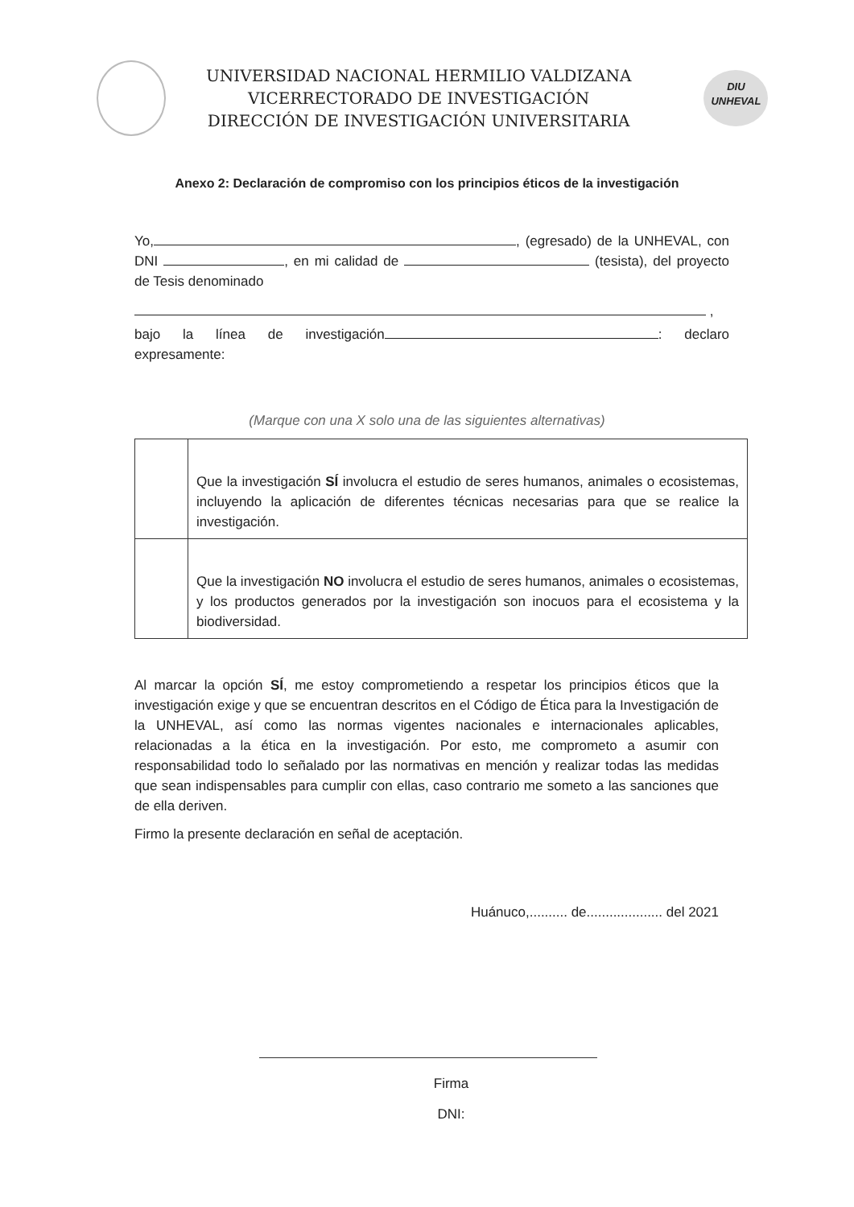UNIVERSIDAD NACIONAL HERMILIO VALDIZANA
VICERRECTORADO DE INVESTIGACIÓN
DIRECCIÓN DE INVESTIGACIÓN UNIVERSITARIA
DIU
UNHEVAL
Anexo 2: Declaración de compromiso con los principios éticos de la investigación
Yo, , (egresado) de la UNHEVAL, con DNI , en mi calidad de (tesista), del proyecto de Tesis denominado
,
bajo la línea de investigación : declaro expresamente:
(Marque con una X solo una de las siguientes alternativas)
| | Que la investigación SÍ involucra el estudio de seres humanos, animales o ecosistemas, incluyendo la aplicación de diferentes técnicas necesarias para que se realice la investigación. |
| | Que la investigación NO involucra el estudio de seres humanos, animales o ecosistemas, y los productos generados por la investigación son inocuos para el ecosistema y la biodiversidad. |
Al marcar la opción SÍ, me estoy comprometiendo a respetar los principios éticos que la investigación exige y que se encuentran descritos en el Código de Ética para la Investigación de la UNHEVAL, así como las normas vigentes nacionales e internacionales aplicables, relacionadas a la ética en la investigación. Por esto, me comprometo a asumir con responsabilidad todo lo señalado por las normativas en mención y realizar todas las medidas que sean indispensables para cumplir con ellas, caso contrario me someto a las sanciones que de ella deriven.
Firmo la presente declaración en señal de aceptación.
Huánuco,.......... de.................... del 2021
Firma
DNI: